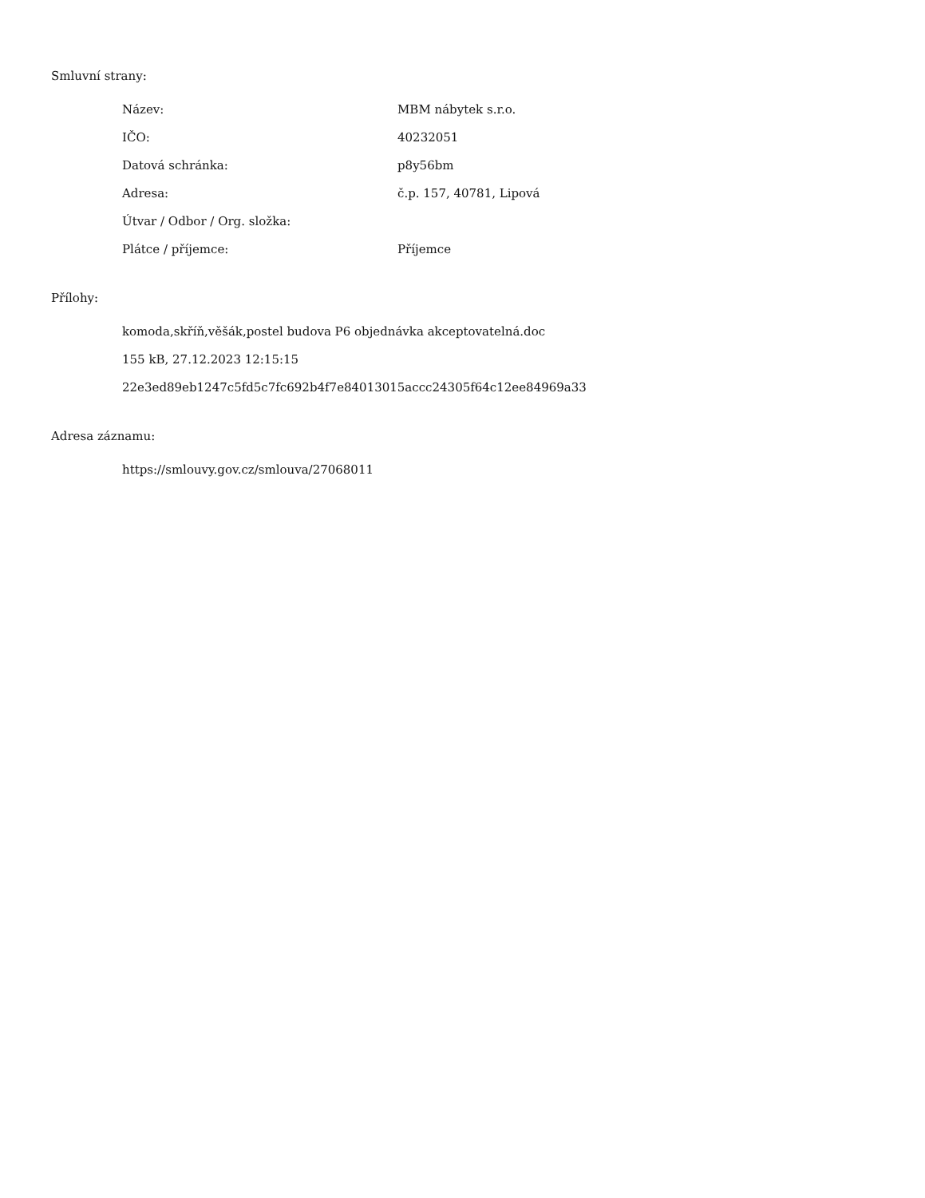Smluvní strany:
| Název: | MBM nábytek s.r.o. |
| IČO: | 40232051 |
| Datová schránka: | p8y56bm |
| Adresa: | č.p. 157, 40781, Lipová |
| Útvar / Odbor / Org. složka: | |
| Plátce / příjemce: | Příjemce |
Přílohy:
komoda,skříň,věšák,postel budova P6 objednávka akceptovatelná.doc
155 kB, 27.12.2023 12:15:15
22e3ed89eb1247c5fd5c7fc692b4f7e84013015accc24305f64c12ee84969a33
Adresa záznamu:
https://smlouvy.gov.cz/smlouva/27068011